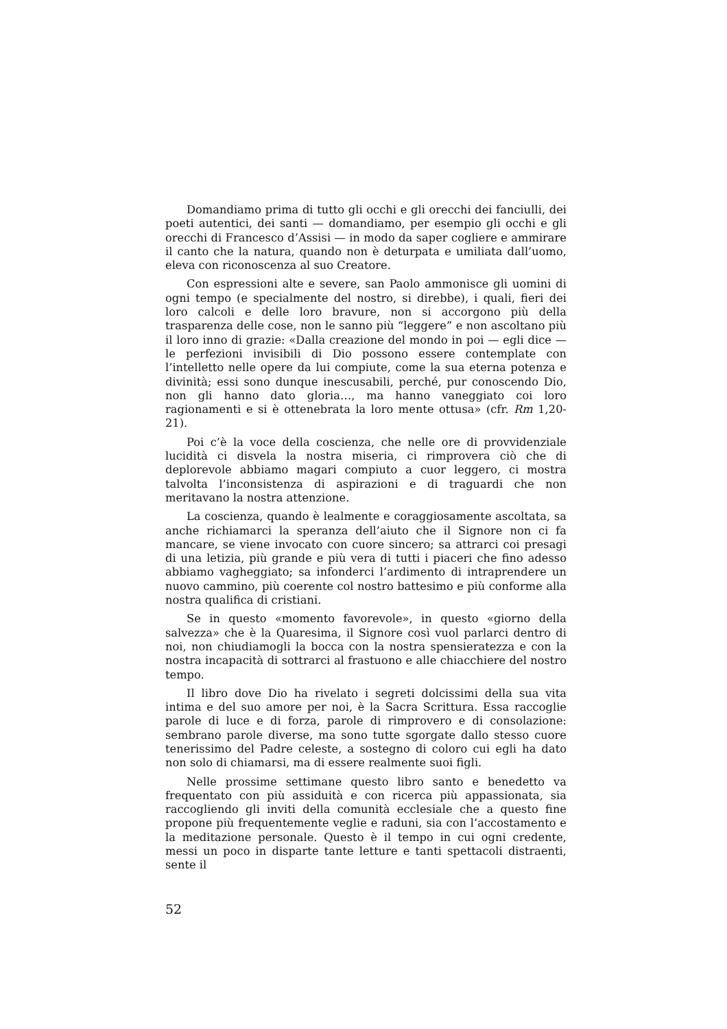Domandiamo prima di tutto gli occhi e gli orecchi dei fanciulli, dei poeti autentici, dei santi — domandiamo, per esempio gli occhi e gli orecchi di Francesco d’Assisi — in modo da saper cogliere e ammirare il canto che la natura, quando non è deturpata e umiliata dall’uomo, eleva con riconoscenza al suo Creatore.
Con espressioni alte e severe, san Paolo ammonisce gli uomini di ogni tempo (e specialmente del nostro, si direbbe), i quali, fieri dei loro calcoli e delle loro bravure, non si accorgono più della trasparenza delle cose, non le sanno più “leggere” e non ascoltano più il loro inno di grazie: «Dalla creazione del mondo in poi — egli dice — le perfezioni invisibili di Dio possono essere contemplate con l’intelletto nelle opere da lui compiute, come la sua eterna potenza e divinità; essi sono dunque inescusabili, perché, pur conoscendo Dio, non gli hanno dato gloria…, ma hanno vaneggiato coi loro ragionamenti e si è ottenebrata la loro mente ottusa» (cfr. Rm 1,20-21).
Poi c’è la voce della coscienza, che nelle ore di provvidenziale lucidità ci disvela la nostra miseria, ci rimprovera ciò che di deplorevole abbiamo magari compiuto a cuor leggero, ci mostra talvolta l’inconsistenza di aspirazioni e di traguardi che non meritavano la nostra attenzione.
La coscienza, quando è lealmente e coraggiosamente ascoltata, sa anche richiamarci la speranza dell’aiuto che il Signore non ci fa mancare, se viene invocato con cuore sincero; sa attrarci coi presagi di una letizia, più grande e più vera di tutti i piaceri che fino adesso abbiamo vagheggiato; sa infonderci l’ardimento di intraprendere un nuovo cammino, più coerente col nostro battesimo e più conforme alla nostra qualifica di cristiani.
Se in questo «momento favorevole», in questo «giorno della salvezza» che è la Quaresima, il Signore così vuol parlarci dentro di noi, non chiudiamogli la bocca con la nostra spensieratezza e con la nostra incapacità di sottrarci al frastuono e alle chiacchiere del nostro tempo.
Il libro dove Dio ha rivelato i segreti dolcissimi della sua vita intima e del suo amore per noi, è la Sacra Scrittura. Essa raccoglie parole di luce e di forza, parole di rimprovero e di consolazione: sembrano parole diverse, ma sono tutte sgorgate dallo stesso cuore tenerissimo del Padre celeste, a sostegno di coloro cui egli ha dato non solo di chiamarsi, ma di essere realmente suoi figli.
Nelle prossime settimane questo libro santo e benedetto va frequentato con più assiduità e con ricerca più appassionata, sia raccogliendo gli inviti della comunità ecclesiale che a questo fine propone più frequentemente veglie e raduni, sia con l’accostamento e la meditazione personale. Questo è il tempo in cui ogni credente, messi un poco in disparte tante letture e tanti spettacoli distraenti, sente il
52